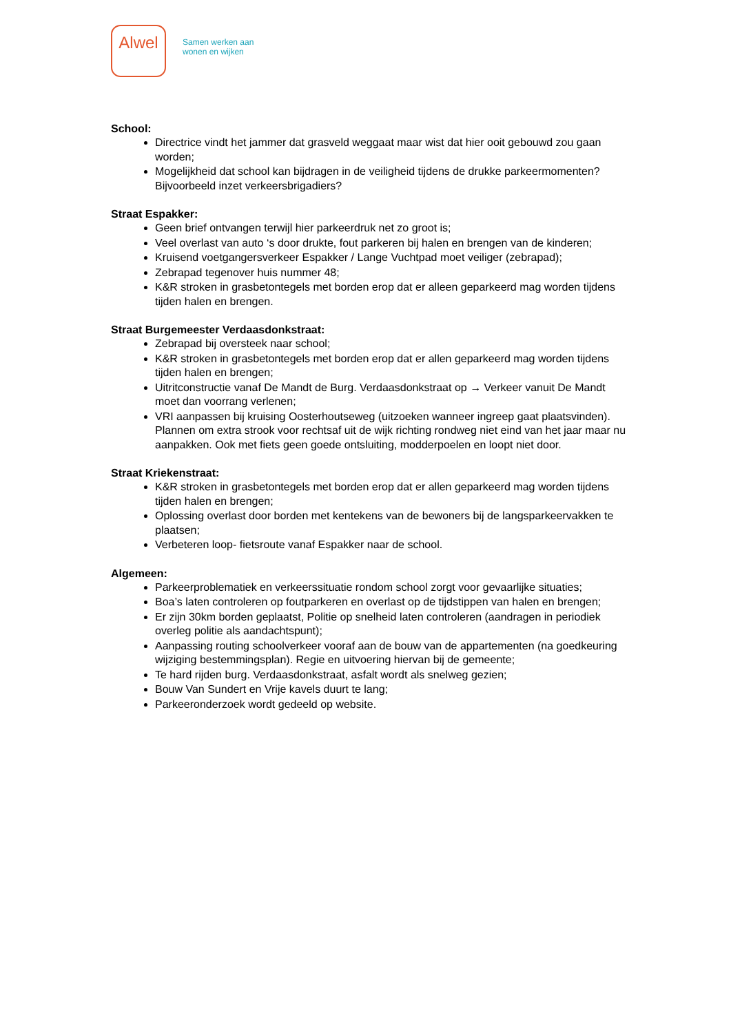Alwel
Samen werken aan
wonen en wijken
School:
Directrice vindt het jammer dat grasveld weggaat maar wist dat hier ooit gebouwd zou gaan worden;
Mogelijkheid dat school kan bijdragen in de veiligheid tijdens de drukke parkeermomenten? Bijvoorbeeld inzet verkeersbrigadiers?
Straat Espakker:
Geen brief ontvangen terwijl hier parkeerdruk net zo groot is;
Veel overlast van auto ‘s door drukte, fout parkeren bij halen en brengen van de kinderen;
Kruisend voetgangersverkeer Espakker / Lange Vuchtpad moet veiliger (zebrapad);
Zebrapad tegenover huis nummer 48;
K&R stroken in grasbetontegels met borden erop dat er alleen geparkeerd mag worden tijdens tijden halen en brengen.
Straat Burgemeester Verdaasdonkstraat:
Zebrapad bij oversteek naar school;
K&R stroken in grasbetontegels met borden erop dat er allen geparkeerd mag worden tijdens tijden halen en brengen;
Uitritconstructie vanaf De Mandt de Burg. Verdaasdonkstraat op → Verkeer vanuit De Mandt moet dan voorrang verlenen;
VRI aanpassen bij kruising Oosterhoutseweg (uitzoeken wanneer ingreep gaat plaatsvinden). Plannen om extra strook voor rechtsaf uit de wijk richting rondweg niet eind van het jaar maar nu aanpakken. Ook met fiets geen goede ontsluiting, modderpoelen en loopt niet door.
Straat Kriekenstraat:
K&R stroken in grasbetontegels met borden erop dat er allen geparkeerd mag worden tijdens tijden halen en brengen;
Oplossing overlast door borden met kentekens van de bewoners bij de langsparkeervakken te plaatsen;
Verbeteren loop- fietsroute vanaf Espakker naar de school.
Algemeen:
Parkeerproblematiek en verkeerssituatie rondom school zorgt voor gevaarlijke situaties;
Boa’s laten controleren op foutparkeren en overlast op de tijdstippen van halen en brengen;
Er zijn 30km borden geplaatst, Politie op snelheid laten controleren (aandragen in periodiek overleg politie als aandachtspunt);
Aanpassing routing schoolverkeer vooraf aan de bouw van de appartementen (na goedkeuring wijziging bestemmingsplan). Regie en uitvoering hiervan bij de gemeente;
Te hard rijden burg. Verdaasdonkstraat, asfalt wordt als snelweg gezien;
Bouw Van Sundert en Vrije kavels duurt te lang;
Parkeeronderzoek wordt gedeeld op website.